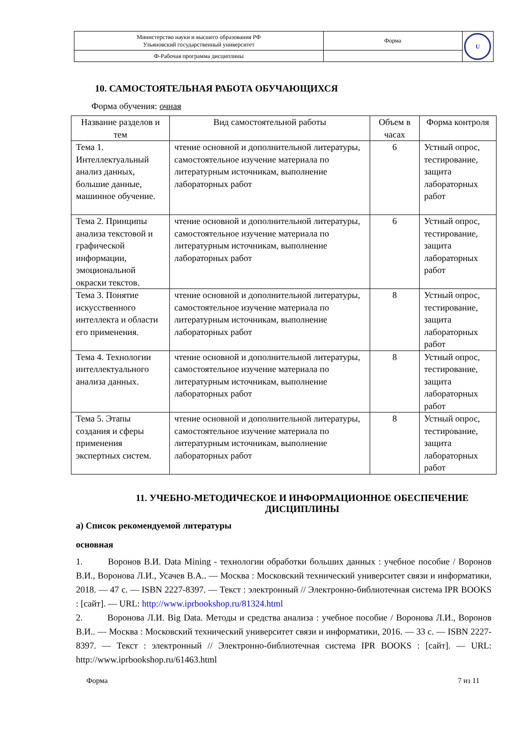| Министерство науки и высшего образования РФ Ульяновский государственный университет | Форма | U |
| Ф-Рабочая программа дисциплины | | |
10. САМОСТОЯТЕЛЬНАЯ РАБОТА ОБУЧАЮЩИХСЯ
Форма обучения: очная
| Название разделов и тем | Вид самостоятельной работы | Объем в часах | Форма контроля |
| --- | --- | --- | --- |
| Тема 1. Интеллектуальный анализ данных, большие данные, машинное обучение. | чтение основной и дополнительной литературы, самостоятельное изучение материала по литературным источникам, выполнение лабораторных работ | 6 | Устный опрос, тестирование, защита лабораторных работ |
| Тема 2. Принципы анализа текстовой и графической информации, эмоциональной окраски текстов. | чтение основной и дополнительной литературы, самостоятельное изучение материала по литературным источникам, выполнение лабораторных работ | 6 | Устный опрос, тестирование, защита лабораторных работ |
| Тема 3. Понятие искусственного интеллекта и области его применения. | чтение основной и дополнительной литературы, самостоятельное изучение материала по литературным источникам, выполнение лабораторных работ | 8 | Устный опрос, тестирование, защита лабораторных работ |
| Тема 4. Технологии интеллектуального анализа данных. | чтение основной и дополнительной литературы, самостоятельное изучение материала по литературным источникам, выполнение лабораторных работ | 8 | Устный опрос, тестирование, защита лабораторных работ |
| Тема 5. Этапы создания и сферы применения экспертных систем. | чтение основной и дополнительной литературы, самостоятельное изучение материала по литературным источникам, выполнение лабораторных работ | 8 | Устный опрос, тестирование, защита лабораторных работ |
11. УЧЕБНО-МЕТОДИЧЕСКОЕ И ИНФОРМАЦИОННОЕ ОБЕСПЕЧЕНИЕ ДИСЦИПЛИНЫ
а) Список рекомендуемой литературы
основная
1. Воронов В.И. Data Mining - технологии обработки больших данных : учебное пособие / Воронов В.И., Воронова Л.И., Усачев В.А.. — Москва : Московский технический университет связи и информатики, 2018. — 47 c. — ISBN 2227-8397. — Текст : электронный // Электронно-библиотечная система IPR BOOKS : [сайт]. — URL: http://www.iprbookshop.ru/81324.html
2. Воронова Л.И. Big Data. Методы и средства анализа : учебное пособие / Воронова Л.И., Воронов В.И.. — Москва : Московский технический университет связи и информатики, 2016. — 33 c. — ISBN 2227-8397. — Текст : электронный // Электронно-библиотечная система IPR BOOKS : [сайт]. — URL: http://www.iprbookshop.ru/61463.html
Форма 7 из 11